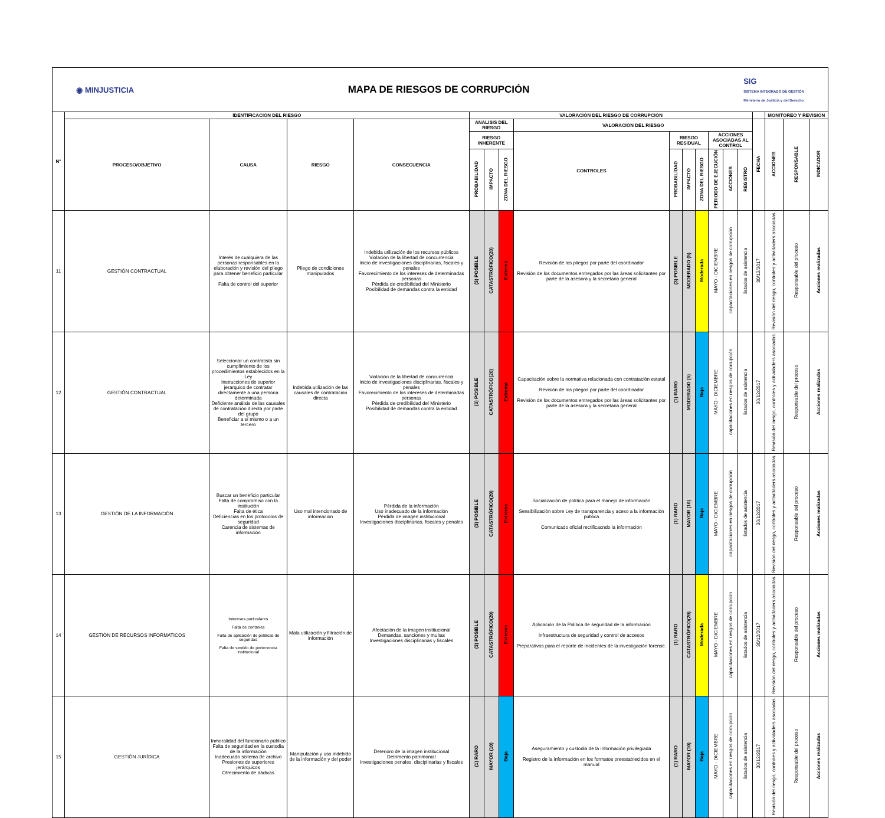◉ MINJUSTICIA
MAPA DE RIESGOS DE CORRUPCIÓN
SIG
SISTEMA INTEGRADO DE GESTIÓN
Ministerio de Justicia y del Derecho
| N° | IDENTIFICACIÓN DEL RIESGO | | | | VALORACIÓN DEL RIESGO DE CORRUPCIÓN | | | | | | | | | | | MONITOREO Y REVISIÓN | | |
| --- | --- | --- | --- | --- | --- | --- | --- | --- | --- | --- | --- | --- | --- | --- | --- | --- | --- | --- |
| | PROCESO/OBJETIVO | CAUSA | RIESGO | CONSECUENCIA | ANALISIS DEL RIESGO | | | VALORACIÓN DEL RIESGO | | | | | | | FECHA | ACCIONES | RESPONSABLE | INDICADOR |
| | | | | | RIESGO INHERENTE | | | CONTROLES | RIESGO RESIDUAL | | | ACCIONES ASOCIADAS AL CONTROL | | | | | | |
| | | | | | PROBABILIDAD | IMPACTO | ZONA DEL RIESGO | | PROBABILIDAD | IMPACTO | ZONA DEL RIESGO | PERIODO DE EJECUCIÓN | ACCIONES | REGISTRO | | | | |
| 11 | GESTIÓN CONTRACTUAL | Interés de cualquiera de las personas responsables en la elaboración y revisión del pliego para obtener beneficio particular Falta de control del superior | Pliego de condiciones manipulados | Indebida utilización de los recursos públicos Violación de la libertad de concurrencia Inicio de investigaciones disciplinarias, fiscales y penales Favorecimiento de los intereses de determinadas personas Pérdida de credibilidad del Ministerio Posibilidad de demandas contra la entidad | (3) POSIBLE | CATASTRÓFICO(20) | Extrema | Revisión de los pliegos por parte del coordinador Revisión de los documentos entregados por las áreas solicitantes por parte de la asesora y la secretaria general | (3) POSIBLE | MODERADO (5) | Moderada | MAYO - DICIEMBRE | capacitaciones en riesgos de corrupción | listados de asistencia | 30/12/2017 | Revisión del riesgo, controles y actividaders asociadas. | Responsable del proceso | Acciones realizadas |
| 12 | GESTIÓN CONTRACTUAL | Seleccionar un contratista sin cumplimiento de los procedimientos establecidos en la Ley Instrucciones de superior jerarquico de contratar directamente a una persona determinada Deficiente análisis de las causales de contratación directa por parte del grupo Beneficiar a sí mismo o a un tercero | Indebida utilización de las causales de contratación directa | Violación de la libertad de concurrencia Inicio de investigaciones disciplinarias, fiscales y penales Favorecimiento de los intereses de determinadas personas Pérdida de credibilidad del Ministerio Posibilidad de demandas contra la entidad | (3) POSIBLE | CATASTRÓFICO(20) | Extrema | Capacitación sobre la normativa relacionada con contratación estatal Revisión de los pliegos por parte del coordinador Revisión de los documentos entregados por las áreas solicitantes por parte de la asesora y la secretaria general | (1) RARO | MODERADO (5) | Baja | MAYO - DICIEMBRE | capacitaciones en riesgos de corrupción | listados de asistencia | 30/12/2017 | Revisión del riesgo, controles y actividaders asociadas. | Responsable del proceso | Acciones realizadas |
| 13 | GESTIÓN DE LA INFORMACIÓN | Buscar un beneficio particular Falta de compromiso con la institución Falta de ética Deficiencias en los protocolos de seguridad Carencia de sistemas de información | Uso mal intencionado de información | Pérdida de la información Uso inadecuado de la información Pérdida de imagen institucional Investigaciones disciplinarias, fiscales y penales | (3) POSIBLE | CATASTRÓFICO(20) | Extrema | Socialización de política para el manejo de información Sensibilización sobre Ley de transparencia y aceso a la informaciòn pública Comunicado oficial rectificacndo la información | (1) RARO | MAYOR (10) | Baja | MAYO - DICIEMBRE | capacitaciones en riesgos de corrupción | listados de asistencia | 30/12/2017 | Revisión del riesgo, controles y actividaders asociadas. | Responsable del proceso | Acciones realizadas |
| 14 | GESTIÓN DE RECURSOS INFORMATICOS | Intereses particulares Falta de controles Falta de aplicación de politicas de seguridad Falta de sentido de pertenencia institucional | Mala utilización y filtración de información | Afectación de la imagen institucional Demandas, sanciones y multas Investigaciones disciplinarias y fiscales | (3) POSIBLE | CATASTRÓFICO(20) | Extrema | Aplicación de la Política de seguridad de la información Infraestructura de seguridad y control de accesos Preparativos para el reporte de incidentes de la investigación forense. | (1) RARO | CATASTRÓFICO(20) | Moderada | MAYO - DICIEMBRE | capacitaciones en riesgos de corrupción | listados de asistencia | 30/12/2017 | Revisión del riesgo, controles y actividaders asociadas. | Responsable del proceso | Acciones realizadas |
| 15 | GESTIÓN JURÍDICA | Inmoralidad del funcionario público Falta de seguridad en la custodia de la información Inadecuado sistema de archivo Presiones de superiores jerárquicos Ofrecimiento de dádivas | Manipulación y uso indebido de la información y del poder | Deterioro de la imagen institucional Detrimento patrimonial Investigaciones penales, disciplinarias y fiscales | (1) RARO | MAYOR (10) | Baja | Aseguramiento y custodia de la información privilegiada Registro de la información en los formatos preestablecidos en el manual | (1) RARO | MAYOR (10) | Baja | MAYO - DICIEMBRE | capacitaciones en riesgos de corrupción | listados de asistencia | 30/12/2017 | Revisión del riesgo, controles y actividaders asociadas. | Responsable del proceso | Acciones realizadas |